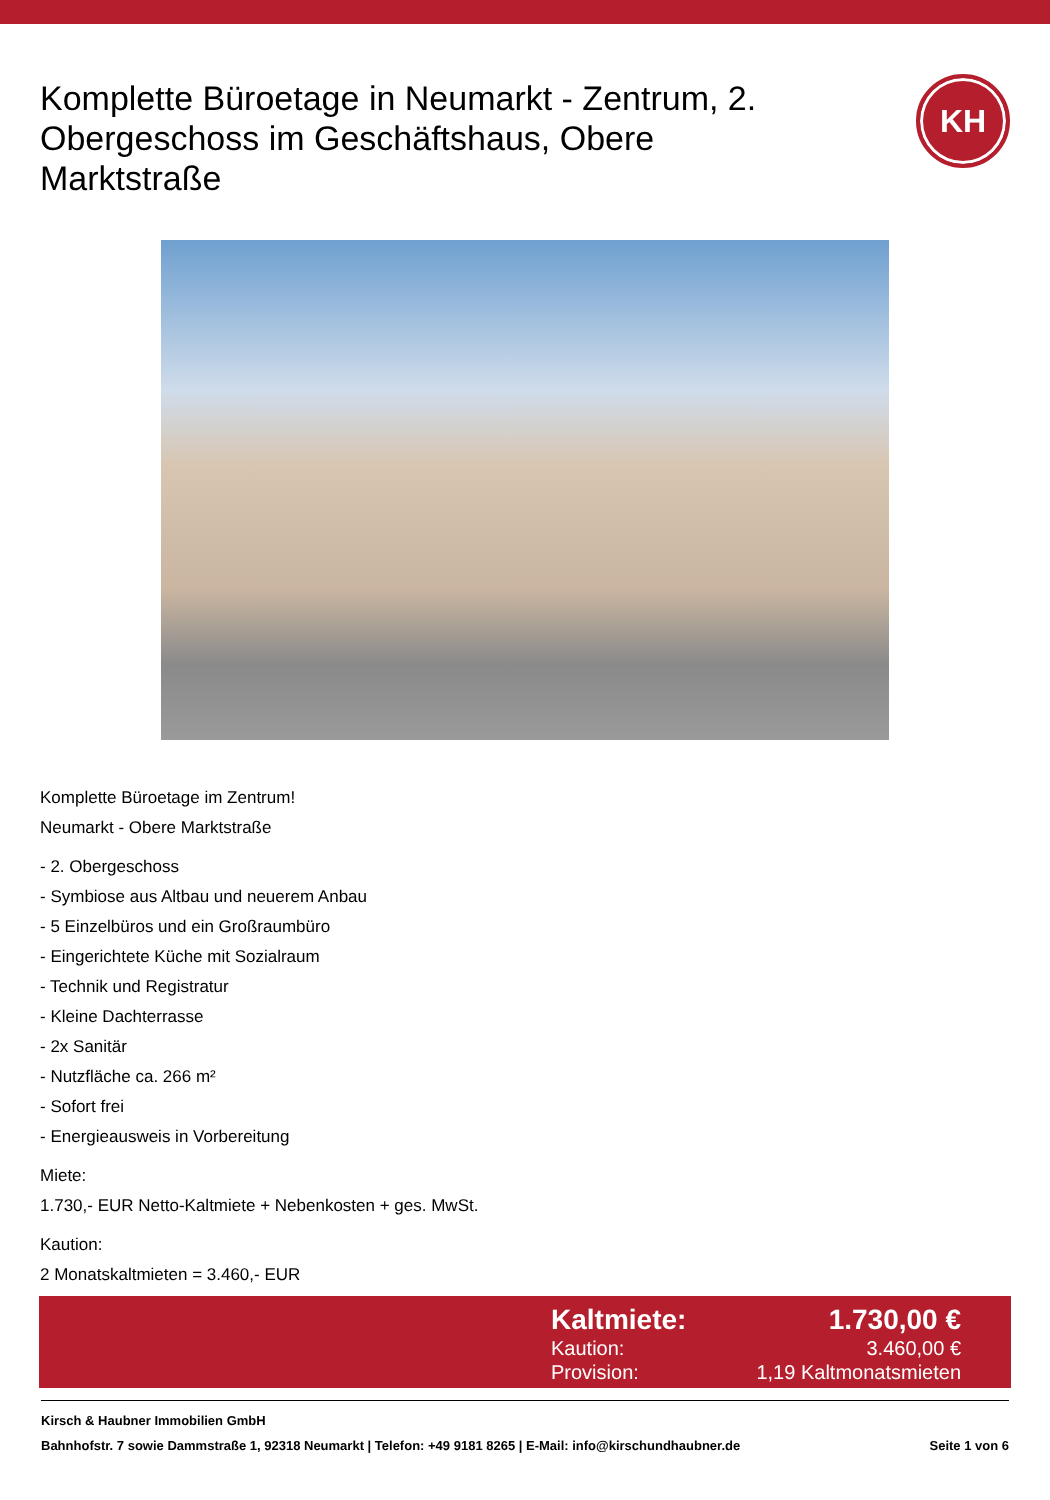Komplette Büroetage in Neumarkt - Zentrum, 2. Obergeschoss im Geschäftshaus, Obere Marktstraße
KH
Komplette Büroetage im Zentrum!
Neumarkt - Obere Marktstraße
- 2. Obergeschoss
- Symbiose aus Altbau und neuerem Anbau
- 5 Einzelbüros und ein Großraumbüro
- Eingerichtete Küche mit Sozialraum
- Technik und Registratur
- Kleine Dachterrasse
- 2x Sanitär
- Nutzfläche ca. 266 m²
- Sofort frei
- Energieausweis in Vorbereitung
Miete:
1.730,- EUR Netto-Kaltmiete + Nebenkosten + ges. MwSt.
Kaution:
2 Monatskaltmieten = 3.460,- EUR
Kaltmiete: 1.730,00 €
Kaution: 3.460,00 €
Provision: 1,19 Kaltmonatsmieten
Kirsch & Haubner Immobilien GmbH
Bahnhofstr. 7 sowie Dammstraße 1, 92318 Neumarkt | Telefon: +49 9181 8265 | E-Mail: info@kirschundhaubner.de Seite 1 von 6